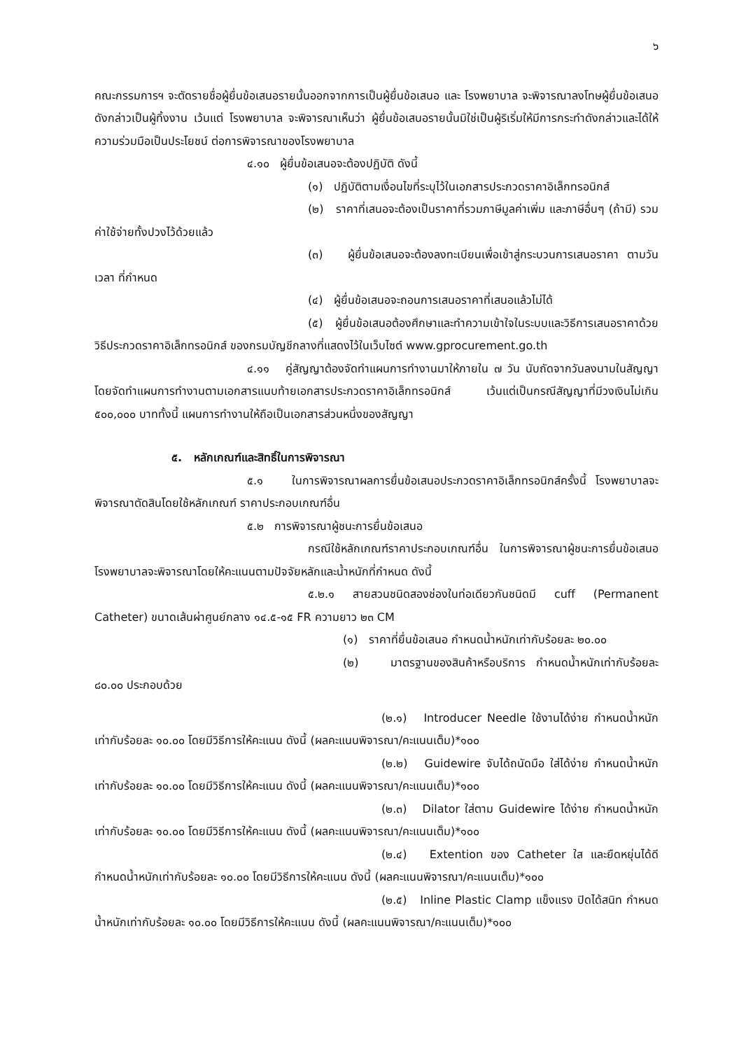๖
คณะกรรมการฯ จะตัดรายชื่อผู้ยื่นข้อเสนอรายนั้นออกจากการเป็นผู้ยื่นข้อเสนอ และ โรงพยาบาล จะพิจารณาลงโทษผู้ยื่นข้อเสนอดังกล่าวเป็นผู้ทิ้งงาน เว้นแต่ โรงพยาบาล จะพิจารณาเห็นว่า ผู้ยื่นข้อเสนอรายนั้นมิใช่เป็นผู้ริเริ่มให้มีการกระทำดังกล่าวและได้ให้ความร่วมมือเป็นประโยชน์ ต่อการพิจารณาของโรงพยาบาล
๔.๑๐ ผู้ยื่นข้อเสนอจะต้องปฏิบัติ ดังนี้
(๑) ปฏิบัติตามเงื่อนไขที่ระบุไว้ในเอกสารประกวดราคาอิเล็กทรอนิกส์
(๒) ราคาที่เสนอจะต้องเป็นราคาที่รวมภาษีมูลค่าเพิ่ม และภาษีอื่นๆ (ถ้ามี) รวมค่าใช้จ่ายทั้งปวงไว้ด้วยแล้ว
(๓) ผู้ยื่นข้อเสนอจะต้องลงทะเบียนเพื่อเข้าสู่กระบวนการเสนอราคา ตามวันเวลา ที่กำหนด
(๔) ผู้ยื่นข้อเสนอจะถอนการเสนอราคาที่เสนอแล้วไม่ได้
(๕) ผู้ยื่นข้อเสนอต้องศึกษาและทำความเข้าใจในระบบและวิธีการเสนอราคาด้วยวิธีประกวดราคาอิเล็กทรอนิกส์ ของกรมบัญชีกลางที่แสดงไว้ในเว็บไซต์ www.gprocurement.go.th
๔.๑๑ คู่สัญญาต้องจัดทำแผนการทำงานมาให้ภายใน ๗ วัน นับถัดจากวันลงนามในสัญญา โดยจัดทำแผนการทำงานตามเอกสารแนบท้ายเอกสารประกวดราคาอิเล็กทรอนิกส์ เว้นแต่เป็นกรณีสัญญาที่มีวงเงินไม่เกิน ๕๐๐,๐๐๐ บาททั้งนี้ แผนการทำงานให้ถือเป็นเอกสารส่วนหนึ่งของสัญญา
๕. หลักเกณฑ์และสิทธิ์ในการพิจารณา
๕.๑ ในการพิจารณาผลการยื่นข้อเสนอประกวดราคาอิเล็กทรอนิกส์ครั้งนี้ โรงพยาบาลจะพิจารณาตัดสินโดยใช้หลักเกณฑ์ ราคาประกอบเกณฑ์อื่น
๕.๒ การพิจารณาผู้ชนะการยื่นข้อเสนอ
กรณีใช้หลักเกณฑ์ราคาประกอบเกณฑ์อื่น ในการพิจารณาผู้ชนะการยื่นข้อเสนอโรงพยาบาลจะพิจารณาโดยให้คะแนนตามปัจจัยหลักและน้ำหนักที่กำหนด ดังนี้
๕.๒.๑ สายสวนชนิดสองช่องในท่อเดียวกันชนิดมี cuff (Permanent Catheter) ขนาดเส้นผ่าศูนย์กลาง ๑๔.๕-๑๕ FR ความยาว ๒๓ CM
(๑) ราคาที่ยื่นข้อเสนอ กำหนดน้ำหนักเท่ากับร้อยละ ๒๐.๐๐
(๒) มาตรฐานของสินค้าหรือบริการ กำหนดน้ำหนักเท่ากับร้อยละ ๘๐.๐๐ ประกอบด้วย
(๒.๑) Introducer Needle ใช้งานได้ง่าย กำหนดน้ำหนักเท่ากับร้อยละ ๑๐.๐๐ โดยมีวิธีการให้คะแนน ดังนี้ (ผลคะแนนพิจารณา/คะแนนเต็ม)*๑๐๐
(๒.๒) Guidewire จับได้ถนัดมือ ใส่ได้ง่าย กำหนดน้ำหนักเท่ากับร้อยละ ๑๐.๐๐ โดยมีวิธีการให้คะแนน ดังนี้ (ผลคะแนนพิจารณา/คะแนนเต็ม)*๑๐๐
(๒.๓) Dilator ใส่ตาม Guidewire ได้ง่าย กำหนดน้ำหนักเท่ากับร้อยละ ๑๐.๐๐ โดยมีวิธีการให้คะแนน ดังนี้ (ผลคะแนนพิจารณา/คะแนนเต็ม)*๑๐๐
(๒.๔) Extention ของ Catheter ใส และยืดหยุ่นได้ดี กำหนดน้ำหนักเท่ากับร้อยละ ๑๐.๐๐ โดยมีวิธีการให้คะแนน ดังนี้ (ผลคะแนนพิจารณา/คะแนนเต็ม)*๑๐๐
(๒.๕) Inline Plastic Clamp แข็งแรง ปิดได้สนิท กำหนดน้ำหนักเท่ากับร้อยละ ๑๐.๐๐ โดยมีวิธีการให้คะแนน ดังนี้ (ผลคะแนนพิจารณา/คะแนนเต็ม)*๑๐๐